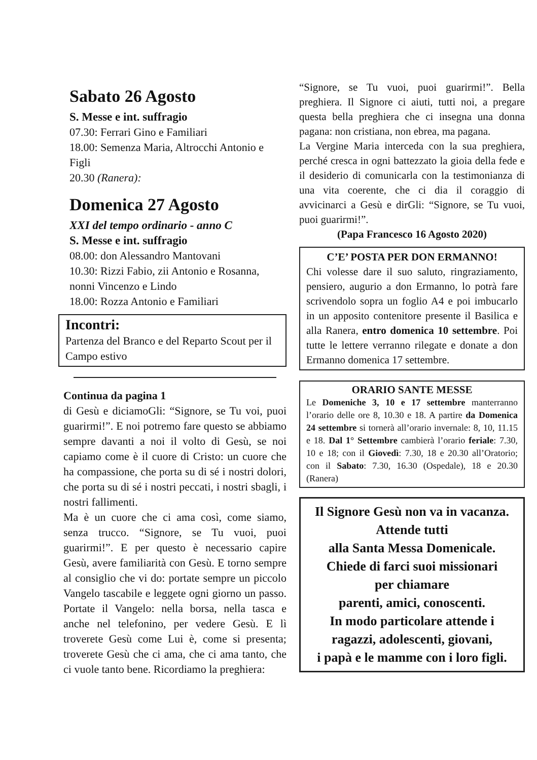Sabato 26 Agosto
S. Messe e int. suffragio
07.30: Ferrari Gino e Familiari
18.00: Semenza Maria, Altrocchi Antonio e Figli
20.30 (Ranera):
Domenica 27 Agosto
XXI del tempo ordinario - anno C
S. Messe e int. suffragio
08.00: don Alessandro Mantovani
10.30: Rizzi Fabio, zii Antonio e Rosanna, nonni Vincenzo e Lindo
18.00: Rozza Antonio e Familiari
Incontri:
Partenza del Branco e del Reparto Scout per il Campo estivo
Continua da pagina 1
di Gesù e diciamoGli: “Signore, se Tu voi, puoi guarirmi!”. E noi potremo fare questo se abbiamo sempre davanti a noi il volto di Gesù, se noi capiamo come è il cuore di Cristo: un cuore che ha compassione, che porta su di sé i nostri dolori, che porta su di sé i nostri peccati, i nostri sbagli, i nostri fallimenti.
Ma è un cuore che ci ama così, come siamo, senza trucco. “Signore, se Tu vuoi, puoi guarirmi!”. E per questo è necessario capire Gesù, avere familiarità con Gesù. E torno sempre al consiglio che vi do: portate sempre un piccolo Vangelo tascabile e leggete ogni giorno un passo. Portate il Vangelo: nella borsa, nella tasca e anche nel telefonino, per vedere Gesù. E lì troverete Gesù come Lui è, come si presenta; troverete Gesù che ci ama, che ci ama tanto, che ci vuole tanto bene. Ricordiamo la preghiera:
“Signore, se Tu vuoi, puoi guarirmi!”. Bella preghiera. Il Signore ci aiuti, tutti noi, a pregare questa bella preghiera che ci insegna una donna pagana: non cristiana, non ebrea, ma pagana.
La Vergine Maria interceda con la sua preghiera, perché cresca in ogni battezzato la gioia della fede e il desiderio di comunicarla con la testimonianza di una vita coerente, che ci dia il coraggio di avvicinarci a Gesù e dirGli: “Signore, se Tu vuoi, puoi guarirmi!”.
(Papa Francesco 16 Agosto 2020)
C’E’ POSTA PER DON ERMANNO!
Chi volesse dare il suo saluto, ringraziamento, pensiero, augurio a don Ermanno, lo potrà fare scrivendolo sopra un foglio A4 e poi imbucarlo in un apposito contenitore presente il Basilica e alla Ranera, entro domenica 10 settembre. Poi tutte le lettere verranno rilegate e donate a don Ermanno domenica 17 settembre.
ORARIO SANTE MESSE
Le Domeniche 3, 10 e 17 settembre manterranno l’orario delle ore 8, 10.30 e 18. A partire da Domenica 24 settembre si tornerà all’orario invernale: 8, 10, 11.15 e 18. Dal 1° Settembre cambierà l’orario feriale: 7.30, 10 e 18; con il Giovedì: 7.30, 18 e 20.30 all’Oratorio; con il Sabato: 7.30, 16.30 (Ospedale), 18 e 20.30 (Ranera)
Il Signore Gesù non va in vacanza.
Attende tutti
alla Santa Messa Domenicale.
Chiede di farci suoi missionari
per chiamare
parenti, amici, conoscenti.
In modo particolare attende i
ragazzi, adolescenti, giovani,
i papà e le mamme con i loro figli.